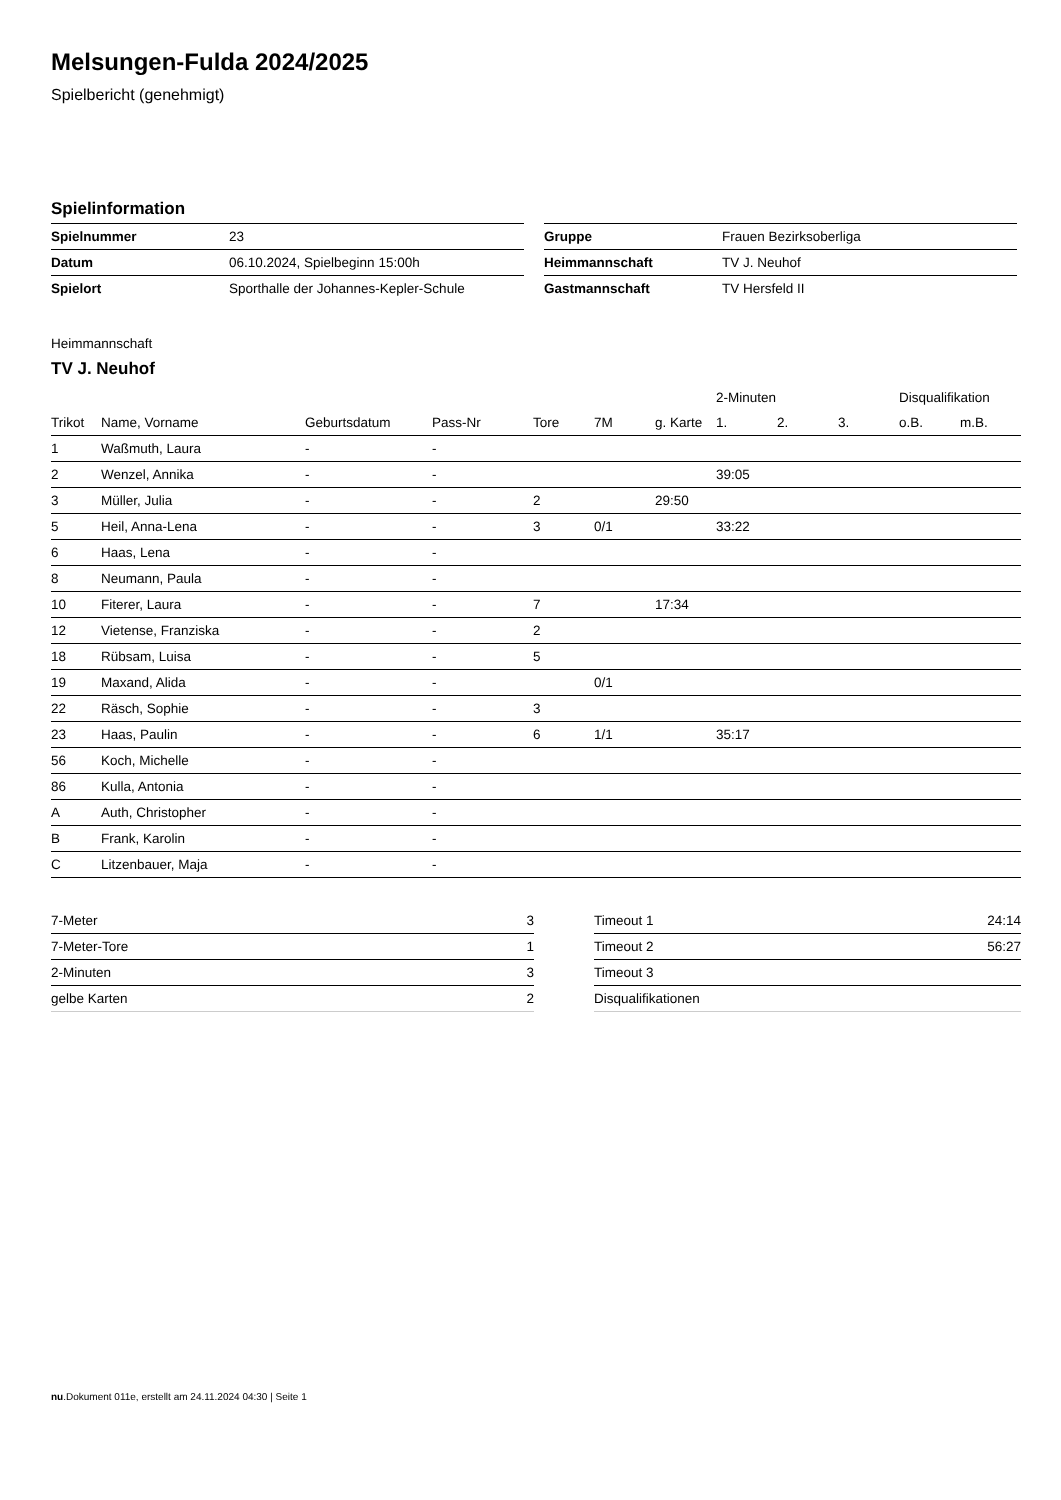Melsungen-Fulda 2024/2025
Spielbericht (genehmigt)
Spielinformation
| Spielnummer | 23 |
| Datum | 06.10.2024, Spielbeginn 15:00h |
| Spielort | Sporthalle der Johannes-Kepler-Schule |
| Gruppe | Frauen Bezirksoberliga |
| Heimmannschaft | TV J. Neuhof |
| Gastmannschaft | TV Hersfeld II |
Heimmannschaft
TV J. Neuhof
| | | | | | | | 2-Minuten | | | Disqualifikation | |
| --- | --- | --- | --- | --- | --- | --- | --- | --- | --- | --- | --- |
| Trikot | Name, Vorname | Geburtsdatum | Pass-Nr | Tore | 7M | g. Karte | 1. | 2. | 3. | o.B. | m.B. |
| 1 | Waßmuth, Laura | - | - | | | | | | | | |
| 2 | Wenzel, Annika | - | - | | | | 39:05 | | | | |
| 3 | Müller, Julia | - | - | 2 | | 29:50 | | | | | |
| 5 | Heil, Anna-Lena | - | - | 3 | 0/1 | | 33:22 | | | | |
| 6 | Haas, Lena | - | - | | | | | | | | |
| 8 | Neumann, Paula | - | - | | | | | | | | |
| 10 | Fiterer, Laura | - | - | 7 | | 17:34 | | | | | |
| 12 | Vietense, Franziska | - | - | 2 | | | | | | | |
| 18 | Rübsam, Luisa | - | - | 5 | | | | | | | |
| 19 | Maxand, Alida | - | - | | 0/1 | | | | | | |
| 22 | Räsch, Sophie | - | - | 3 | | | | | | | |
| 23 | Haas, Paulin | - | - | 6 | 1/1 | | 35:17 | | | | |
| 56 | Koch, Michelle | - | - | | | | | | | | |
| 86 | Kulla, Antonia | - | - | | | | | | | | |
| A | Auth, Christopher | - | - | | | | | | | | |
| B | Frank, Karolin | - | - | | | | | | | | |
| C | Litzenbauer, Maja | - | - | | | | | | | | |
| 7-Meter | 3 |
| 7-Meter-Tore | 1 |
| 2-Minuten | 3 |
| gelbe Karten | 2 |
| Timeout 1 | 24:14 |
| Timeout 2 | 56:27 |
| Timeout 3 | |
| Disqualifikationen | |
nu.Dokument 011e, erstellt am 24.11.2024 04:30 | Seite 1